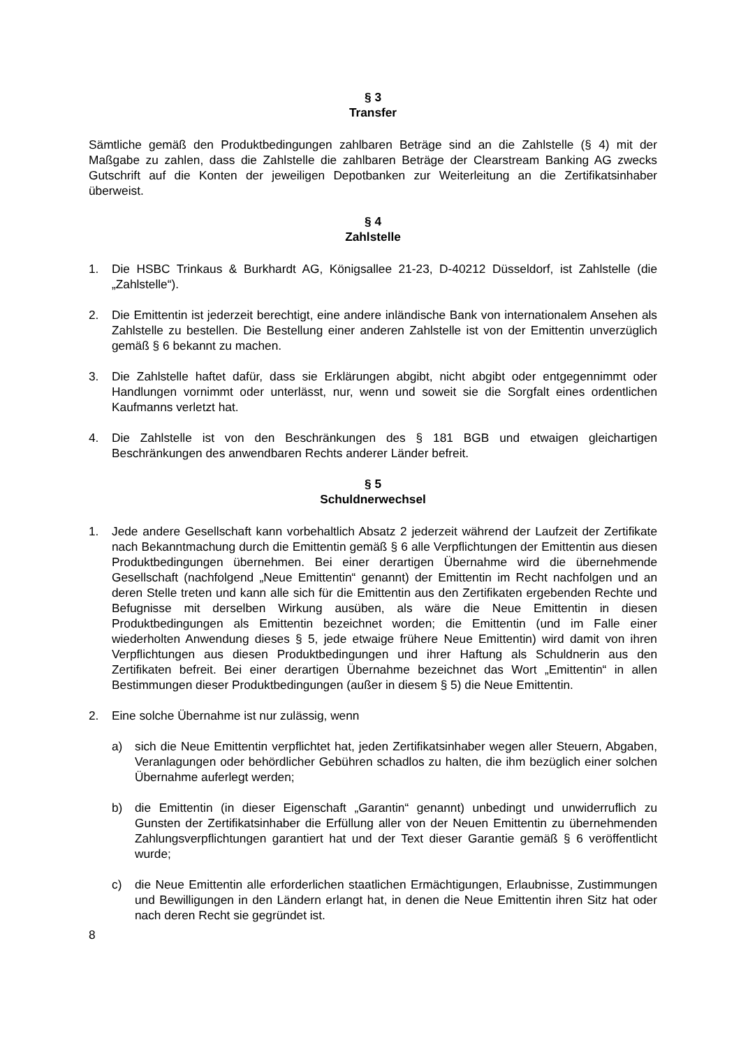§ 3
Transfer
Sämtliche gemäß den Produktbedingungen zahlbaren Beträge sind an die Zahlstelle (§ 4) mit der Maßgabe zu zahlen, dass die Zahlstelle die zahlbaren Beträge der Clearstream Banking AG zwecks Gutschrift auf die Konten der jeweiligen Depotbanken zur Weiterleitung an die Zertifikatsinhaber überweist.
§ 4
Zahlstelle
1. Die HSBC Trinkaus & Burkhardt AG, Königsallee 21-23, D-40212 Düsseldorf, ist Zahl­stelle (die „Zahlstelle“).
2. Die Emittentin ist jederzeit berechtigt, eine andere inländische Bank von internationalem Ansehen als Zahlstelle zu bestellen. Die Bestellung einer anderen Zahlstelle ist von der Emittentin unverzüglich gemäß § 6 bekannt zu machen.
3. Die Zahlstelle haftet dafür, dass sie Erklärungen abgibt, nicht abgibt oder entgegennimmt oder Handlungen vornimmt oder unterlässt, nur, wenn und soweit sie die Sorgfalt eines ordentlichen Kaufmanns verletzt hat.
4. Die Zahlstelle ist von den Beschränkungen des § 181 BGB und etwaigen gleichartigen Beschränkungen des anwendbaren Rechts anderer Länder befreit.
§ 5
Schuldnerwechsel
1. Jede andere Gesellschaft kann vorbehaltlich Absatz 2 jederzeit während der Laufzeit der Zertifikate nach Bekanntmachung durch die Emittentin gemäß § 6 alle Verpflichtungen der Emittentin aus diesen Produktbedingungen übernehmen. Bei einer derartigen Über­nahme wird die übernehmende Gesellschaft (nachfolgend „Neue Emittentin“ genannt) der Emittentin im Recht nachfolgen und an deren Stelle treten und kann alle sich für die Emittentin aus den Zertifikaten ergebenden Rechte und Befugnisse mit derselben Wirkung ausüben, als wäre die Neue Emittentin in diesen Produktbedingungen als Emittentin bezeichnet worden; die Emittentin (und im Falle einer wiederholten Anwendung dieses § 5, jede etwaige frühere Neue Emittentin) wird damit von ihren Verpflichtungen aus diesen Produktbedingungen und ihrer Haftung als Schuldnerin aus den Zertifikaten befreit. Bei einer derartigen Übernahme bezeichnet das Wort „Emittentin“ in allen Bestimmungen dieser Produktbedingungen (außer in diesem § 5) die Neue Emittentin.
2. Eine solche Übernahme ist nur zulässig, wenn
a) sich die Neue Emittentin verpflichtet hat, jeden Zertifikatsinhaber wegen aller Steuern, Abgaben, Veranlagungen oder behördlicher Gebühren schadlos zu halten, die ihm bezüglich einer solchen Übernahme auferlegt werden;
b) die Emittentin (in dieser Eigenschaft „Garantin“ genannt) unbedingt und unwider­ruflich zu Gunsten der Zertifikatsinhaber die Erfüllung aller von der Neuen Emittentin zu übernehmenden Zahlungsverpflichtungen garantiert hat und der Text dieser Garantie gemäß § 6 veröffentlicht wurde;
c) die Neue Emittentin alle erforderlichen staatlichen Ermächtigungen, Erlaubnisse, Zustimmungen und Bewilligungen in den Ländern erlangt hat, in denen die Neue Emittentin ihren Sitz hat oder nach deren Recht sie gegründet ist.
8